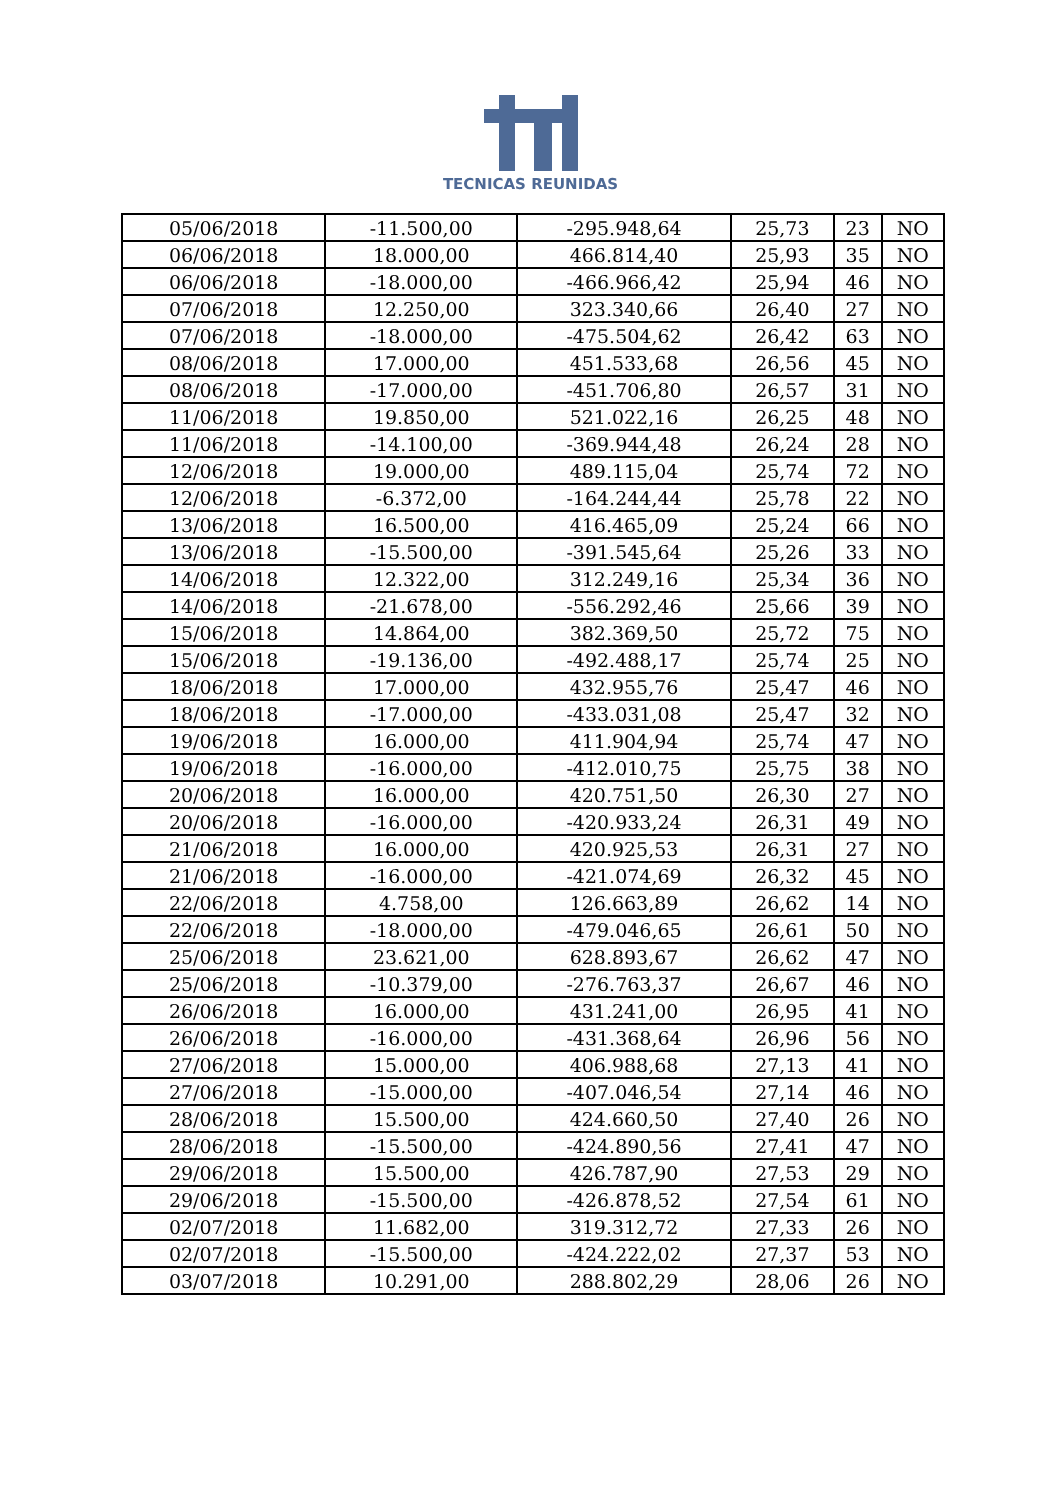TECNICAS REUNIDAS
| 05/06/2018 | -11.500,00 | -295.948,64 | 25,73 | 23 | NO |
| 06/06/2018 | 18.000,00 | 466.814,40 | 25,93 | 35 | NO |
| 06/06/2018 | -18.000,00 | -466.966,42 | 25,94 | 46 | NO |
| 07/06/2018 | 12.250,00 | 323.340,66 | 26,40 | 27 | NO |
| 07/06/2018 | -18.000,00 | -475.504,62 | 26,42 | 63 | NO |
| 08/06/2018 | 17.000,00 | 451.533,68 | 26,56 | 45 | NO |
| 08/06/2018 | -17.000,00 | -451.706,80 | 26,57 | 31 | NO |
| 11/06/2018 | 19.850,00 | 521.022,16 | 26,25 | 48 | NO |
| 11/06/2018 | -14.100,00 | -369.944,48 | 26,24 | 28 | NO |
| 12/06/2018 | 19.000,00 | 489.115,04 | 25,74 | 72 | NO |
| 12/06/2018 | -6.372,00 | -164.244,44 | 25,78 | 22 | NO |
| 13/06/2018 | 16.500,00 | 416.465,09 | 25,24 | 66 | NO |
| 13/06/2018 | -15.500,00 | -391.545,64 | 25,26 | 33 | NO |
| 14/06/2018 | 12.322,00 | 312.249,16 | 25,34 | 36 | NO |
| 14/06/2018 | -21.678,00 | -556.292,46 | 25,66 | 39 | NO |
| 15/06/2018 | 14.864,00 | 382.369,50 | 25,72 | 75 | NO |
| 15/06/2018 | -19.136,00 | -492.488,17 | 25,74 | 25 | NO |
| 18/06/2018 | 17.000,00 | 432.955,76 | 25,47 | 46 | NO |
| 18/06/2018 | -17.000,00 | -433.031,08 | 25,47 | 32 | NO |
| 19/06/2018 | 16.000,00 | 411.904,94 | 25,74 | 47 | NO |
| 19/06/2018 | -16.000,00 | -412.010,75 | 25,75 | 38 | NO |
| 20/06/2018 | 16.000,00 | 420.751,50 | 26,30 | 27 | NO |
| 20/06/2018 | -16.000,00 | -420.933,24 | 26,31 | 49 | NO |
| 21/06/2018 | 16.000,00 | 420.925,53 | 26,31 | 27 | NO |
| 21/06/2018 | -16.000,00 | -421.074,69 | 26,32 | 45 | NO |
| 22/06/2018 | 4.758,00 | 126.663,89 | 26,62 | 14 | NO |
| 22/06/2018 | -18.000,00 | -479.046,65 | 26,61 | 50 | NO |
| 25/06/2018 | 23.621,00 | 628.893,67 | 26,62 | 47 | NO |
| 25/06/2018 | -10.379,00 | -276.763,37 | 26,67 | 46 | NO |
| 26/06/2018 | 16.000,00 | 431.241,00 | 26,95 | 41 | NO |
| 26/06/2018 | -16.000,00 | -431.368,64 | 26,96 | 56 | NO |
| 27/06/2018 | 15.000,00 | 406.988,68 | 27,13 | 41 | NO |
| 27/06/2018 | -15.000,00 | -407.046,54 | 27,14 | 46 | NO |
| 28/06/2018 | 15.500,00 | 424.660,50 | 27,40 | 26 | NO |
| 28/06/2018 | -15.500,00 | -424.890,56 | 27,41 | 47 | NO |
| 29/06/2018 | 15.500,00 | 426.787,90 | 27,53 | 29 | NO |
| 29/06/2018 | -15.500,00 | -426.878,52 | 27,54 | 61 | NO |
| 02/07/2018 | 11.682,00 | 319.312,72 | 27,33 | 26 | NO |
| 02/07/2018 | -15.500,00 | -424.222,02 | 27,37 | 53 | NO |
| 03/07/2018 | 10.291,00 | 288.802,29 | 28,06 | 26 | NO |